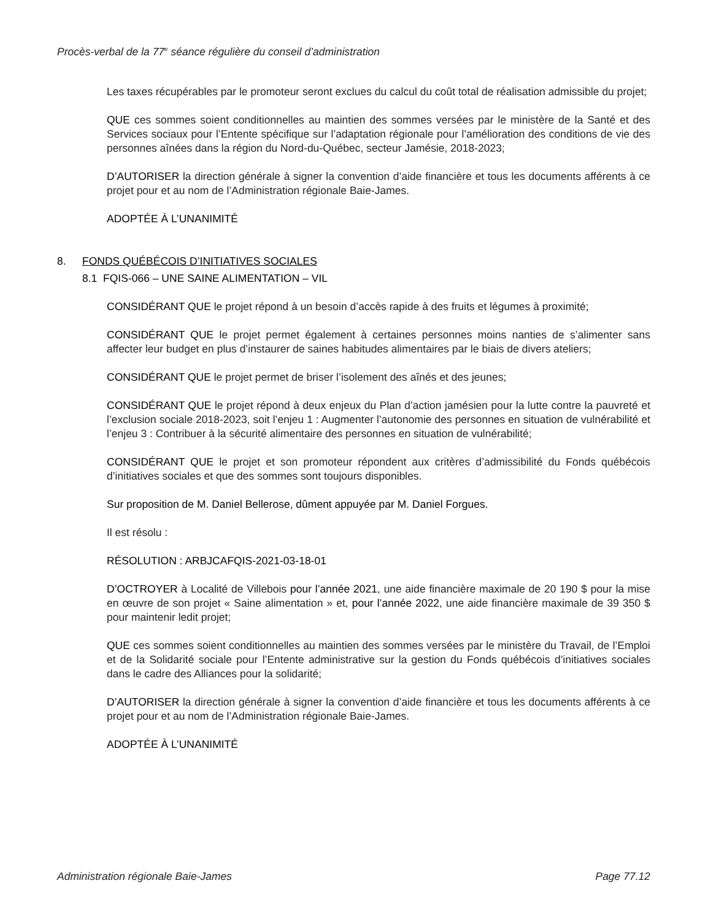Procès-verbal de la 77<sup>e</sup> séance régulière du conseil d’administration
Les taxes récupérables par le promoteur seront exclues du calcul du coût total de réalisation admissible du projet;
QUE ces sommes soient conditionnelles au maintien des sommes versées par le ministère de la Santé et des Services sociaux pour l’Entente spécifique sur l’adaptation régionale pour l’amélioration des conditions de vie des personnes aînées dans la région du Nord-du-Québec, secteur Jamésie, 2018-2023;
D’AUTORISER la direction générale à signer la convention d’aide financière et tous les documents afférents à ce projet pour et au nom de l’Administration régionale Baie-James.
ADOPTÉE À L’UNANIMITÉ
8. FONDS QUÉBÉCOIS D’INITIATIVES SOCIALES
8.1 FQIS-066 – UNE SAINE ALIMENTATION – VIL
CONSIDÉRANT QUE le projet répond à un besoin d’accès rapide à des fruits et légumes à proximité;
CONSIDÉRANT QUE le projet permet également à certaines personnes moins nanties de s’alimenter sans affecter leur budget en plus d’instaurer de saines habitudes alimentaires par le biais de divers ateliers;
CONSIDÉRANT QUE le projet permet de briser l’isolement des aînés et des jeunes;
CONSIDÉRANT QUE le projet répond à deux enjeux du Plan d’action jamésien pour la lutte contre la pauvreté et l’exclusion sociale 2018-2023, soit l’enjeu 1 : Augmenter l’autonomie des personnes en situation de vulnérabilité et l’enjeu 3 : Contribuer à la sécurité alimentaire des personnes en situation de vulnérabilité;
CONSIDÉRANT QUE le projet et son promoteur répondent aux critères d’admissibilité du Fonds québécois d’initiatives sociales et que des sommes sont toujours disponibles.
Sur proposition de M. Daniel Bellerose, dûment appuyée par M. Daniel Forgues.
Il est résolu :
RÉSOLUTION : ARBJCAFQIS-2021-03-18-01
D’OCTROYER à Localité de Villebois pour l’année 2021, une aide financière maximale de 20 190 $ pour la mise en œuvre de son projet « Saine alimentation » et, pour l’année 2022, une aide financière maximale de 39 350 $ pour maintenir ledit projet;
QUE ces sommes soient conditionnelles au maintien des sommes versées par le ministère du Travail, de l’Emploi et de la Solidarité sociale pour l’Entente administrative sur la gestion du Fonds québécois d’initiatives sociales dans le cadre des Alliances pour la solidarité;
D’AUTORISER la direction générale à signer la convention d’aide financière et tous les documents afférents à ce projet pour et au nom de l’Administration régionale Baie-James.
ADOPTÉE À L’UNANIMITÉ
Administration régionale Baie-James Page 77.12